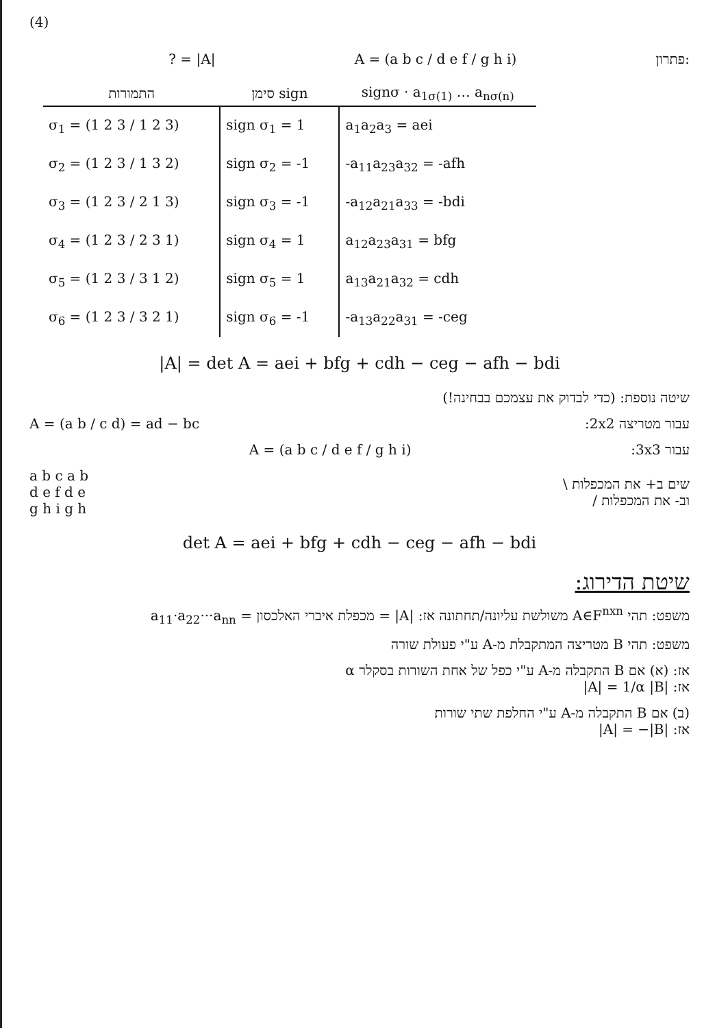(4)
? = |A| A = (a b c / d e f / g h i) פתרון:
| התמורות | סימן sign | signσ · a<sub>1σ(1)</sub> … a<sub>nσ(n)</sub> |
| --- | --- | --- |
| σ<sub>1</sub> = (1 2 3 / 1 2 3) | sign σ<sub>1</sub> = 1 | a<sub>1</sub>a<sub>2</sub>a<sub>3</sub> = aei |
| σ<sub>2</sub> = (1 2 3 / 1 3 2) | sign σ<sub>2</sub> = -1 | -a<sub>11</sub>a<sub>23</sub>a<sub>32</sub> = -afh |
| σ<sub>3</sub> = (1 2 3 / 2 1 3) | sign σ<sub>3</sub> = -1 | -a<sub>12</sub>a<sub>21</sub>a<sub>33</sub> = -bdi |
| σ<sub>4</sub> = (1 2 3 / 2 3 1) | sign σ<sub>4</sub> = 1 | a<sub>12</sub>a<sub>23</sub>a<sub>31</sub> = bfg |
| σ<sub>5</sub> = (1 2 3 / 3 1 2) | sign σ<sub>5</sub> = 1 | a<sub>13</sub>a<sub>21</sub>a<sub>32</sub> = cdh |
| σ<sub>6</sub> = (1 2 3 / 3 2 1) | sign σ<sub>6</sub> = -1 | -a<sub>13</sub>a<sub>22</sub>a<sub>31</sub> = -ceg |
|A| = det A = aei + bfg + cdh − ceg − afh − bdi
שיטה נוספת: (כדי לבדוק את עצמכם בבחינה!)
A = (a b / c d) = ad − bc עבור מטריצה 2x2:
A = (a b c / d e f / g h i) עבור 3x3:
a b c a b
d e f d e
g h i g h שים ב+ את המכפלות \
וב- את המכפלות /
det A = aei + bfg + cdh − ceg − afh − bdi
שיטת הדירוג:
משפט: תהי A∈F<sup>nxn</sup> משולשת עליונה/תחתונה אז: |A| = מכפלת איברי האלכסון = a<sub>11</sub>·a<sub>22</sub>···a<sub>nn</sub>
משפט: תהי B מטריצה המתקבלת מ-A ע"י פעולת שורה
אז: (א) אם B התקבלה מ-A ע"י כפל של אחת השורות בסקלר α
אז: |A| = 1/α |B|
(ב) אם B התקבלה מ-A ע"י החלפת שתי שורות
אז: |A| = −|B|